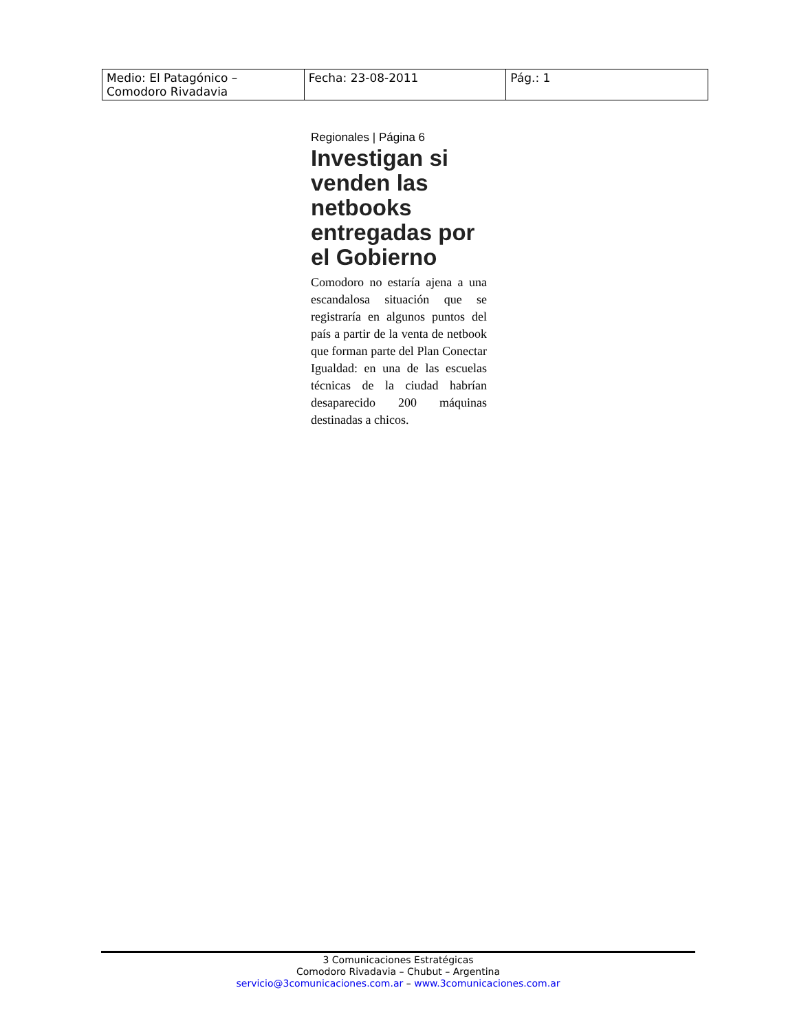| Medio: El Patagónico – Comodoro Rivadavia | Fecha: 23-08-2011 | Pág.: 1 |
Regionales | Página 6
Investigan si venden las netbooks entregadas por el Gobierno
Comodoro no estaría ajena a una escandalosa situación que se registraría en algunos puntos del país a partir de la venta de netbook que forman parte del Plan Conectar Igualdad: en una de las escuelas técnicas de la ciudad habrían desaparecido 200 máquinas destinadas a chicos.
3 Comunicaciones Estratégicas
Comodoro Rivadavia – Chubut – Argentina
servicio@3comunicaciones.com.ar – www.3comunicaciones.com.ar